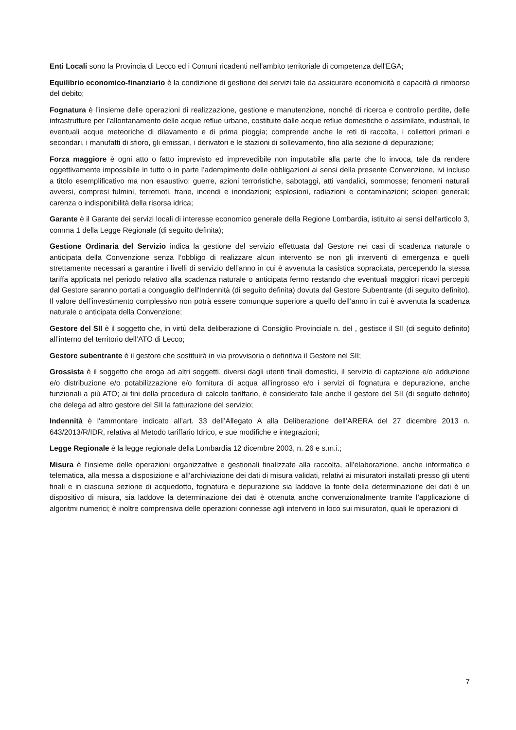Enti Locali sono la Provincia di Lecco ed i Comuni ricadenti nell'ambito territoriale di competenza dell'EGA;
Equilibrio economico-finanziario è la condizione di gestione dei servizi tale da assicurare economicità e capacità di rimborso del debito;
Fognatura è l’insieme delle operazioni di realizzazione, gestione e manutenzione, nonché di ricerca e controllo perdite, delle infrastrutture per l’allontanamento delle acque reflue urbane, costituite dalle acque reflue domestiche o assimilate, industriali, le eventuali acque meteoriche di dilavamento e di prima pioggia; comprende anche le reti di raccolta, i collettori primari e secondari, i manufatti di sfioro, gli emissari, i derivatori e le stazioni di sollevamento, fino alla sezione di depurazione;
Forza maggiore è ogni atto o fatto imprevisto ed imprevedibile non imputabile alla parte che lo invoca, tale da rendere oggettivamente impossibile in tutto o in parte l’adempimento delle obbligazioni ai sensi della presente Convenzione, ivi incluso a titolo esemplificativo ma non esaustivo: guerre, azioni terroristiche, sabotaggi, atti vandalici, sommosse; fenomeni naturali avversi, compresi fulmini, terremoti, frane, incendi e inondazioni; esplosioni, radiazioni e contaminazioni; scioperi generali; carenza o indisponibilità della risorsa idrica;
Garante è il Garante dei servizi locali di interesse economico generale della Regione Lombardia, istituito ai sensi dell'articolo 3, comma 1 della Legge Regionale (di seguito definita);
Gestione Ordinaria del Servizio indica la gestione del servizio effettuata dal Gestore nei casi di scadenza naturale o anticipata della Convenzione senza l’obbligo di realizzare alcun intervento se non gli interventi di emergenza e quelli strettamente necessari a garantire i livelli di servizio dell’anno in cui è avvenuta la casistica sopracitata, percependo la stessa tariffa applicata nel periodo relativo alla scadenza naturale o anticipata fermo restando che eventuali maggiori ricavi percepiti dal Gestore saranno portati a conguaglio dell'Indennità (di seguito definita) dovuta dal Gestore Subentrante (di seguito definito). Il valore dell’investimento complessivo non potrà essere comunque superiore a quello dell’anno in cui è avvenuta la scadenza naturale o anticipata della Convenzione;
Gestore del SII è il soggetto che, in virtù della deliberazione di Consiglio Provinciale n. del , gestisce il SII (di seguito definito) all’interno del territorio dell’ATO di Lecco;
Gestore subentrante è il gestore che sostituirà in via provvisoria o definitiva il Gestore nel SII;
Grossista è il soggetto che eroga ad altri soggetti, diversi dagli utenti finali domestici, il servizio di captazione e/o adduzione e/o distribuzione e/o potabilizzazione e/o fornitura di acqua all’ingrosso e/o i servizi di fognatura e depurazione, anche funzionali a più ATO; ai fini della procedura di calcolo tariffario, è considerato tale anche il gestore del SII (di seguito definito) che delega ad altro gestore del SII la fatturazione del servizio;
Indennità è l'ammontare indicato all’art. 33 dell’Allegato A alla Deliberazione dell’ARERA del 27 dicembre 2013 n. 643/2013/R/IDR, relativa al Metodo tariffario Idrico, e sue modifiche e integrazioni;
Legge Regionale è la legge regionale della Lombardia 12 dicembre 2003, n. 26 e s.m.i.;
Misura è l’insieme delle operazioni organizzative e gestionali finalizzate alla raccolta, all’elaborazione, anche informatica e telematica, alla messa a disposizione e all’archiviazione dei dati di misura validati, relativi ai misuratori installati presso gli utenti finali e in ciascuna sezione di acquedotto, fognatura e depurazione sia laddove la fonte della determinazione dei dati è un dispositivo di misura, sia laddove la determinazione dei dati è ottenuta anche convenzionalmente tramite l’applicazione di algoritmi numerici; è inoltre comprensiva delle operazioni connesse agli interventi in loco sui misuratori, quali le operazioni di
7